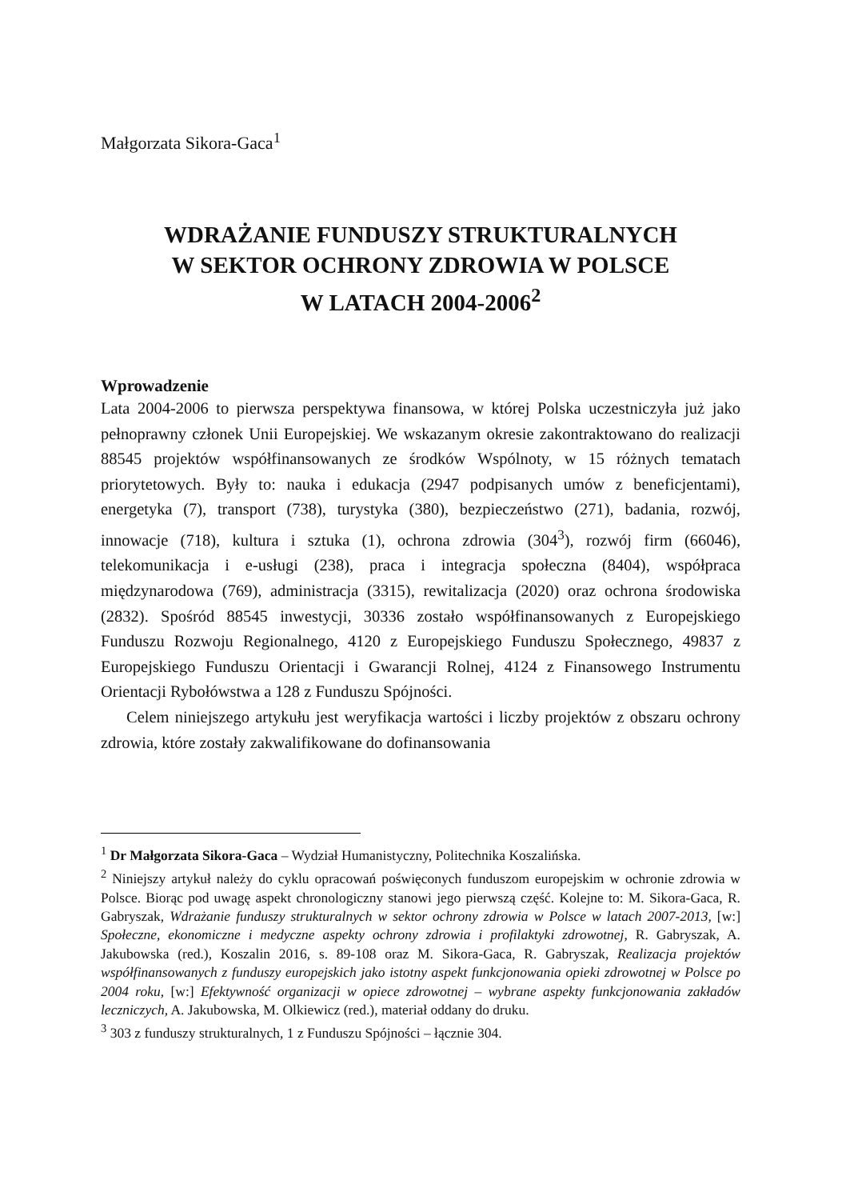Małgorzata Sikora-Gaca<sup>1</sup>
WDRAŻANIE FUNDUSZY STRUKTURALNYCH
W SEKTOR OCHRONY ZDROWIA W POLSCE
W LATACH 2004-2006<sup>2</sup>
Wprowadzenie
Lata 2004-2006 to pierwsza perspektywa finansowa, w której Polska uczestniczyła już jako pełnoprawny członek Unii Europejskiej. We wskazanym okresie zakontraktowano do realizacji 88545 projektów współfinansowanych ze środków Wspólnoty, w 15 różnych tematach priorytetowych. Były to: nauka i edukacja (2947 podpisanych umów z beneficjentami), energetyka (7), transport (738), turystyka (380), bezpieczeństwo (271), badania, rozwój, innowacje (718), kultura i sztuka (1), ochrona zdrowia (304<sup>3</sup>), rozwój firm (66046), telekomunikacja i e-usługi (238), praca i integracja społeczna (8404), współpraca międzynarodowa (769), administracja (3315), rewitalizacja (2020) oraz ochrona środowiska (2832). Spośród 88545 inwestycji, 30336 zostało współfinansowanych z Europejskiego Funduszu Rozwoju Regionalnego, 4120 z Europejskiego Funduszu Społecznego, 49837 z Europejskiego Funduszu Orientacji i Gwarancji Rolnej, 4124 z Finansowego Instrumentu Orientacji Rybołówstwa a 128 z Funduszu Spójności.
Celem niniejszego artykułu jest weryfikacja wartości i liczby projektów z obszaru ochrony zdrowia, które zostały zakwalifikowane do dofinansowania
<sup>1</sup> Dr Małgorzata Sikora-Gaca – Wydział Humanistyczny, Politechnika Koszalińska.
<sup>2</sup> Niniejszy artykuł należy do cyklu opracowań poświęconych funduszom europejskim w ochronie zdrowia w Polsce. Biorąc pod uwagę aspekt chronologiczny stanowi jego pierwszą część. Kolejne to: M. Sikora-Gaca, R. Gabryszak, Wdrażanie funduszy strukturalnych w sektor ochrony zdrowia w Polsce w latach 2007-2013, [w:] Społeczne, ekonomiczne i medyczne aspekty ochrony zdrowia i profilaktyki zdrowotnej, R. Gabryszak, A. Jakubowska (red.), Koszalin 2016, s. 89-108 oraz M. Sikora-Gaca, R. Gabryszak, Realizacja projektów współfinansowanych z funduszy europejskich jako istotny aspekt funkcjonowania opieki zdrowotnej w Polsce po 2004 roku, [w:] Efektywność organizacji w opiece zdrowotnej – wybrane aspekty funkcjonowania zakładów leczniczych, A. Jakubowska, M. Olkiewicz (red.), materiał oddany do druku.
<sup>3</sup> 303 z funduszy strukturalnych, 1 z Funduszu Spójności – łącznie 304.